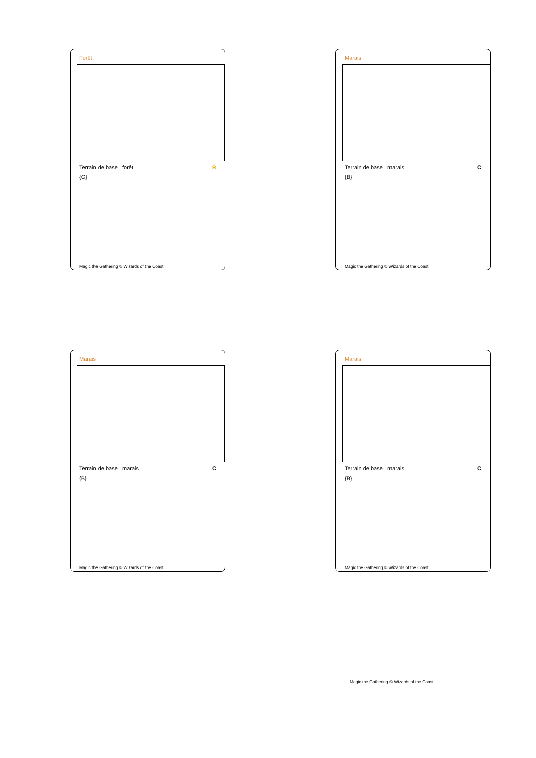Forêt
Terrain de base : forêt R
{G}
Magic the Gathering © Wizards of the Coast
Marais
Terrain de base : marais C
{B}
Magic the Gathering © Wizards of the Coast
Marais
Terrain de base : marais C
{B}
Magic the Gathering © Wizards of the Coast
Marais
Terrain de base : marais C
{B}
Magic the Gathering © Wizards of the Coast
Magic the Gathering © Wizards of the Coast